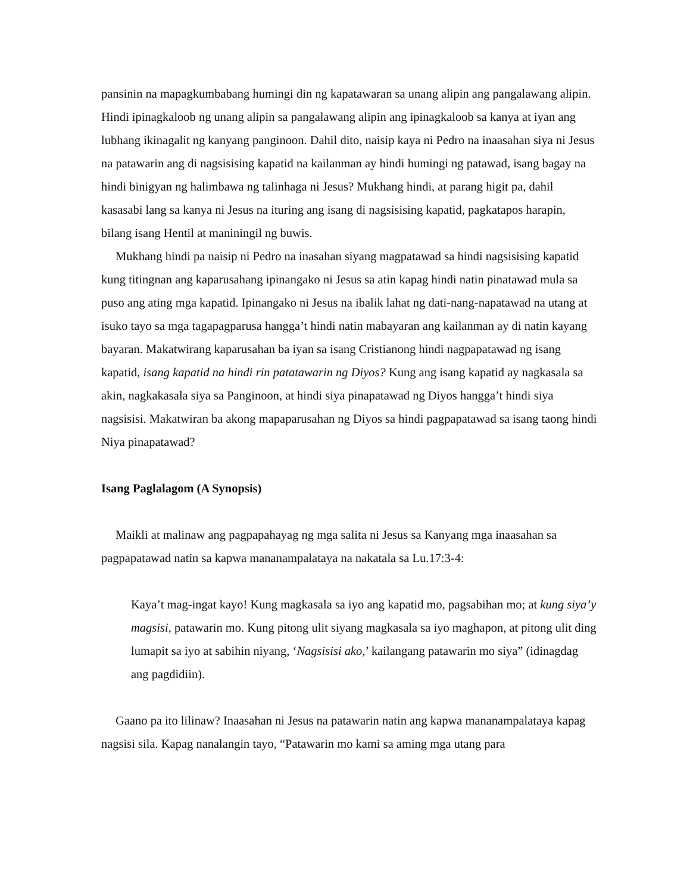pansinin na mapagkumbabang humingi din ng kapatawaran sa unang alipin ang pangalawang alipin. Hindi ipinagkaloob ng unang alipin sa pangalawang alipin ang ipinagkaloob sa kanya at iyan ang lubhang ikinagalit ng kanyang panginoon. Dahil dito, naisip kaya ni Pedro na inaasahan siya ni Jesus na patawarin ang di nagsisising kapatid na kailanman ay hindi humingi ng patawad, isang bagay na hindi binigyan ng halimbawa ng talinhaga ni Jesus? Mukhang hindi, at parang higit pa, dahil kasasabi lang sa kanya ni Jesus na ituring ang isang di nagsisising kapatid, pagkatapos harapin, bilang isang Hentil at maniningil ng buwis.
Mukhang hindi pa naisip ni Pedro na inasahan siyang magpatawad sa hindi nagsisising kapatid kung titingnan ang kaparusahang ipinangako ni Jesus sa atin kapag hindi natin pinatawad mula sa puso ang ating mga kapatid. Ipinangako ni Jesus na ibalik lahat ng dati-nang-napatawad na utang at isuko tayo sa mga tagapagparusa hangga’t hindi natin mabayaran ang kailanman ay di natin kayang bayaran. Makatwirang kaparusahan ba iyan sa isang Cristianong hindi nagpapatawad ng isang kapatid, isang kapatid na hindi rin patatawarin ng Diyos? Kung ang isang kapatid ay nagkasala sa akin, nagkakasala siya sa Panginoon, at hindi siya pinapatawad ng Diyos hangga’t hindi siya nagsisisi. Makatwiran ba akong mapaparusahan ng Diyos sa hindi pagpapatawad sa isang taong hindi Niya pinapatawad?
Isang Paglalagom (A Synopsis)
Maikli at malinaw ang pagpapahayag ng mga salita ni Jesus sa Kanyang mga inaasahan sa pagpapatawad natin sa kapwa mananampalataya na nakatala sa Lu.17:3-4:
Kaya’t mag-ingat kayo! Kung magkasala sa iyo ang kapatid mo, pagsabihan mo; at kung siya’y magsisi, patawarin mo. Kung pitong ulit siyang magkasala sa iyo maghapon, at pitong ulit ding lumapit sa iyo at sabihin niyang, ‘Nagsisisi ako,’ kailangang patawarin mo siya” (idinagdag ang pagdidiin).
Gaano pa ito lilinaw? Inaasahan ni Jesus na patawarin natin ang kapwa mananampalataya kapag nagsisi sila. Kapag nanalangin tayo, “Patawarin mo kami sa aming mga utang para